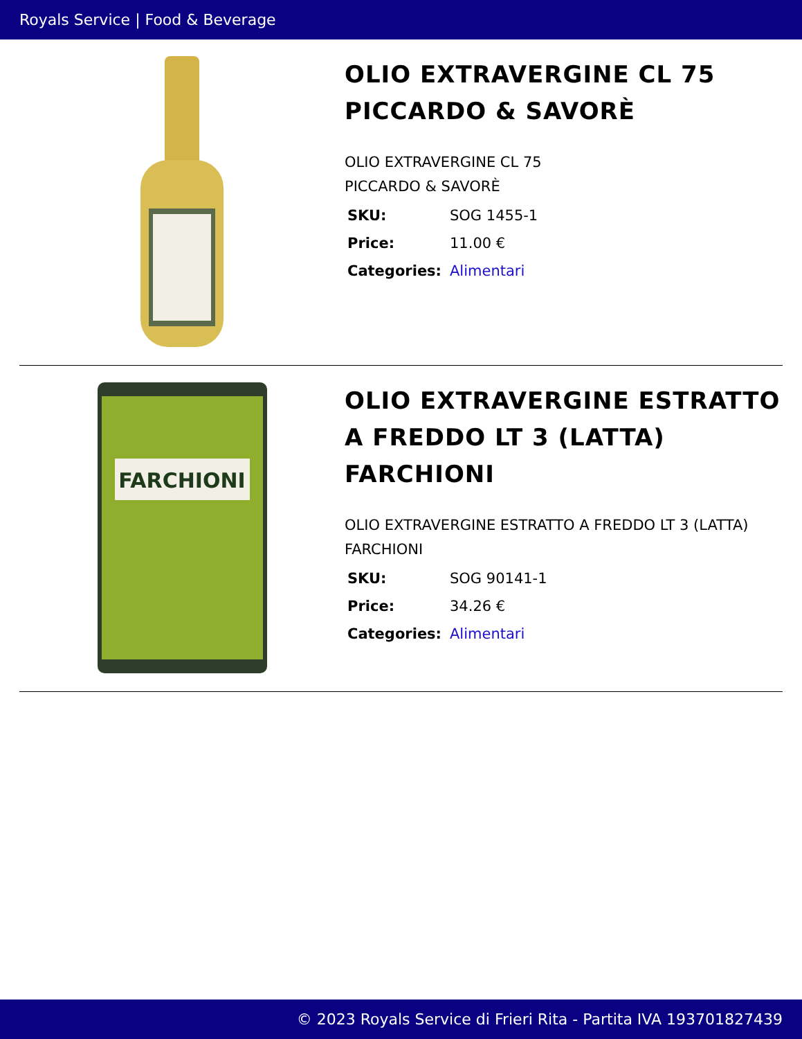Royals Service | Food & Beverage
OLIO EXTRAVERGINE CL 75 PICCARDO & SAVORÈ
OLIO EXTRAVERGINE CL 75
PICCARDO & SAVORÈ
| SKU: | SOG 1455-1 |
| Price: | 11.00 € |
| Categories: | Alimentari |
FARCHIONI
OLIO EXTRAVERGINE ESTRATTO A FREDDO LT 3 (LATTA) FARCHIONI
OLIO EXTRAVERGINE ESTRATTO A FREDDO LT 3 (LATTA) FARCHIONI
| SKU: | SOG 90141-1 |
| Price: | 34.26 € |
| Categories: | Alimentari |
© 2023 Royals Service di Frieri Rita - Partita IVA 193701827439